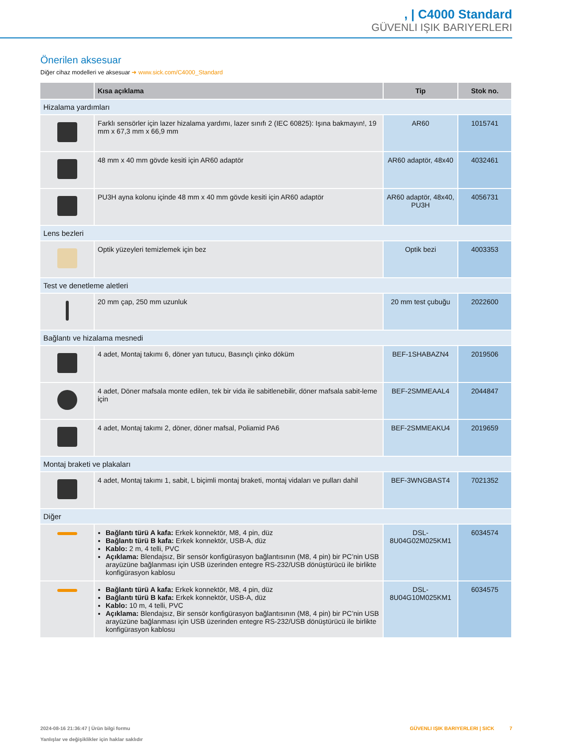, | C4000 Standard
GÜVENLI IŞIK BARIYERLERI
Önerilen aksesuar
Diğer cihaz modelleri ve aksesuar ➜ www.sick.com/C4000_Standard
| | Kısa açıklama | Tip | Stok no. |
| --- | --- | --- | --- |
| Hizalama yardımları | | | |
| | Farklı sensörler için lazer hizalama yardımı, lazer sınıfı 2 (IEC 60825): Işına bakmayın!, 19 mm x 67,3 mm x 66,9 mm | AR60 | 1015741 |
| | 48 mm x 40 mm gövde kesiti için AR60 adaptör | AR60 adaptör, 48x40 | 4032461 |
| | PU3H ayna kolonu içinde 48 mm x 40 mm gövde kesiti için AR60 adaptör | AR60 adaptör, 48x40, PU3H | 4056731 |
| Lens bezleri | | | |
| | Optik yüzeyleri temizlemek için bez | Optik bezi | 4003353 |
| Test ve denetleme aletleri | | | |
| | 20 mm çap, 250 mm uzunluk | 20 mm test çubuğu | 2022600 |
| Bağlantı ve hizalama mesnedi | | | |
| | 4 adet, Montaj takımı 6, döner yan tutucu, Basınçlı çinko döküm | BEF-1SHABAZN4 | 2019506 |
| | 4 adet, Döner mafsala monte edilen, tek bir vida ile sabitlenebilir, döner mafsala sabit-leme için | BEF-2SMMEAAL4 | 2044847 |
| | 4 adet, Montaj takımı 2, döner, döner mafsal, Poliamid PA6 | BEF-2SMMEAKU4 | 2019659 |
| Montaj braketi ve plakaları | | | |
| | 4 adet, Montaj takımı 1, sabit, L biçimli montaj braketi, montaj vidaları ve pulları dahil | BEF-3WNGBAST4 | 7021352 |
| Diğer | | | |
| | Bağlantı türü A kafa: Erkek konnektör, M8, 4 pin, düz Bağlantı türü B kafa: Erkek konnektör, USB-A, düz Kablo: 2 m, 4 telli, PVC Açıklama: Blendajsız, Bir sensör konfigürasyon bağlantısının (M8, 4 pin) bir PC’nin USB arayüzüne bağlanması için USB üzerinden entegre RS-232/USB dönüştürücü ile birlikte konfigürasyon kablosu | DSL- 8U04G02M025KM1 | 6034574 |
| | Bağlantı türü A kafa: Erkek konnektör, M8, 4 pin, düz Bağlantı türü B kafa: Erkek konnektör, USB-A, düz Kablo: 10 m, 4 telli, PVC Açıklama: Blendajsız, Bir sensör konfigürasyon bağlantısının (M8, 4 pin) bir PC’nin USB arayüzüne bağlanması için USB üzerinden entegre RS-232/USB dönüştürücü ile birlikte konfigürasyon kablosu | DSL- 8U04G10M025KM1 | 6034575 |
GÜVENLI IŞIK BARIYERLERI | SICK 7 2024-08-16 21:36:47 | Ürün bilgi formu
Yanlışlar ve değişiklikler için haklar saklıdır